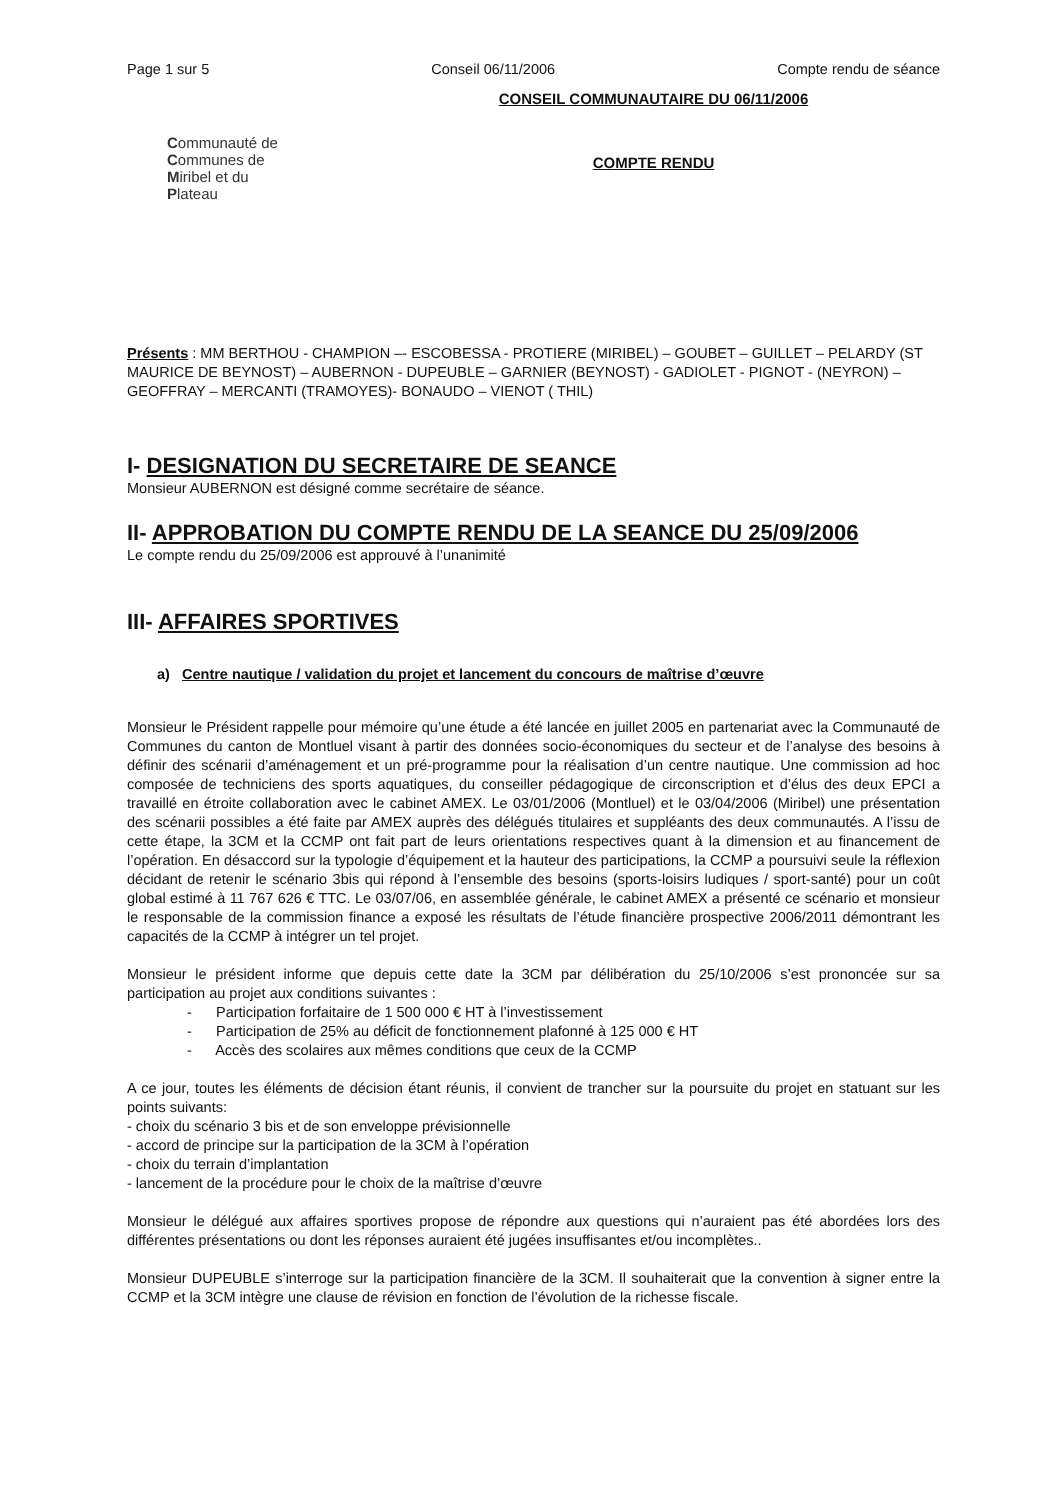Page 1 sur 5 Conseil 06/11/2006 Compte rendu de séance
Communauté de
Communes de
Miribel et du
Plateau
CONSEIL COMMUNAUTAIRE DU 06/11/2006
COMPTE RENDU
Présents : MM BERTHOU - CHAMPION –- ESCOBESSA - PROTIERE (MIRIBEL) – GOUBET – GUILLET – PELARDY (ST MAURICE DE BEYNOST) – AUBERNON - DUPEUBLE – GARNIER (BEYNOST) - GADIOLET - PIGNOT - (NEYRON) – GEOFFRAY – MERCANTI (TRAMOYES)- BONAUDO – VIENOT ( THIL)
I- DESIGNATION DU SECRETAIRE DE SEANCE
Monsieur AUBERNON est désigné comme secrétaire de séance.
II- APPROBATION DU COMPTE RENDU DE LA SEANCE DU 25/09/2006
Le compte rendu du 25/09/2006 est approuvé à l’unanimité
III- AFFAIRES SPORTIVES
a) Centre nautique / validation du projet et lancement du concours de maîtrise d’œuvre
Monsieur le Président rappelle pour mémoire qu’une étude a été lancée en juillet 2005 en partenariat avec la Communauté de Communes du canton de Montluel visant à partir des données socio-économiques du secteur et de l’analyse des besoins à définir des scénarii d’aménagement et un pré-programme pour la réalisation d’un centre nautique. Une commission ad hoc composée de techniciens des sports aquatiques, du conseiller pédagogique de circonscription et d’élus des deux EPCI a travaillé en étroite collaboration avec le cabinet AMEX. Le 03/01/2006 (Montluel) et le 03/04/2006 (Miribel) une présentation des scénarii possibles a été faite par AMEX auprès des délégués titulaires et suppléants des deux communautés. A l’issu de cette étape, la 3CM et la CCMP ont fait part de leurs orientations respectives quant à la dimension et au financement de l’opération. En désaccord sur la typologie d’équipement et la hauteur des participations, la CCMP a poursuivi seule la réflexion décidant de retenir le scénario 3bis qui répond à l’ensemble des besoins (sports-loisirs ludiques / sport-santé) pour un coût global estimé à 11 767 626 € TTC. Le 03/07/06, en assemblée générale, le cabinet AMEX a présenté ce scénario et monsieur le responsable de la commission finance a exposé les résultats de l’étude financière prospective 2006/2011 démontrant les capacités de la CCMP à intégrer un tel projet.
Monsieur le président informe que depuis cette date la 3CM par délibération du 25/10/2006 s’est prononcée sur sa participation au projet aux conditions suivantes :
- Participation forfaitaire de 1 500 000 € HT à l’investissement
- Participation de 25% au déficit de fonctionnement plafonné à 125 000 € HT
- Accès des scolaires aux mêmes conditions que ceux de la CCMP
A ce jour, toutes les éléments de décision étant réunis, il convient de trancher sur la poursuite du projet en statuant sur les points suivants:
- choix du scénario 3 bis et de son enveloppe prévisionnelle
- accord de principe sur la participation de la 3CM à l’opération
- choix du terrain d’implantation
- lancement de la procédure pour le choix de la maîtrise d’œuvre
Monsieur le délégué aux affaires sportives propose de répondre aux questions qui n’auraient pas été abordées lors des différentes présentations ou dont les réponses auraient été jugées insuffisantes et/ou incomplètes..
Monsieur DUPEUBLE s’interroge sur la participation financière de la 3CM. Il souhaiterait que la convention à signer entre la CCMP et la 3CM intègre une clause de révision en fonction de l’évolution de la richesse fiscale.